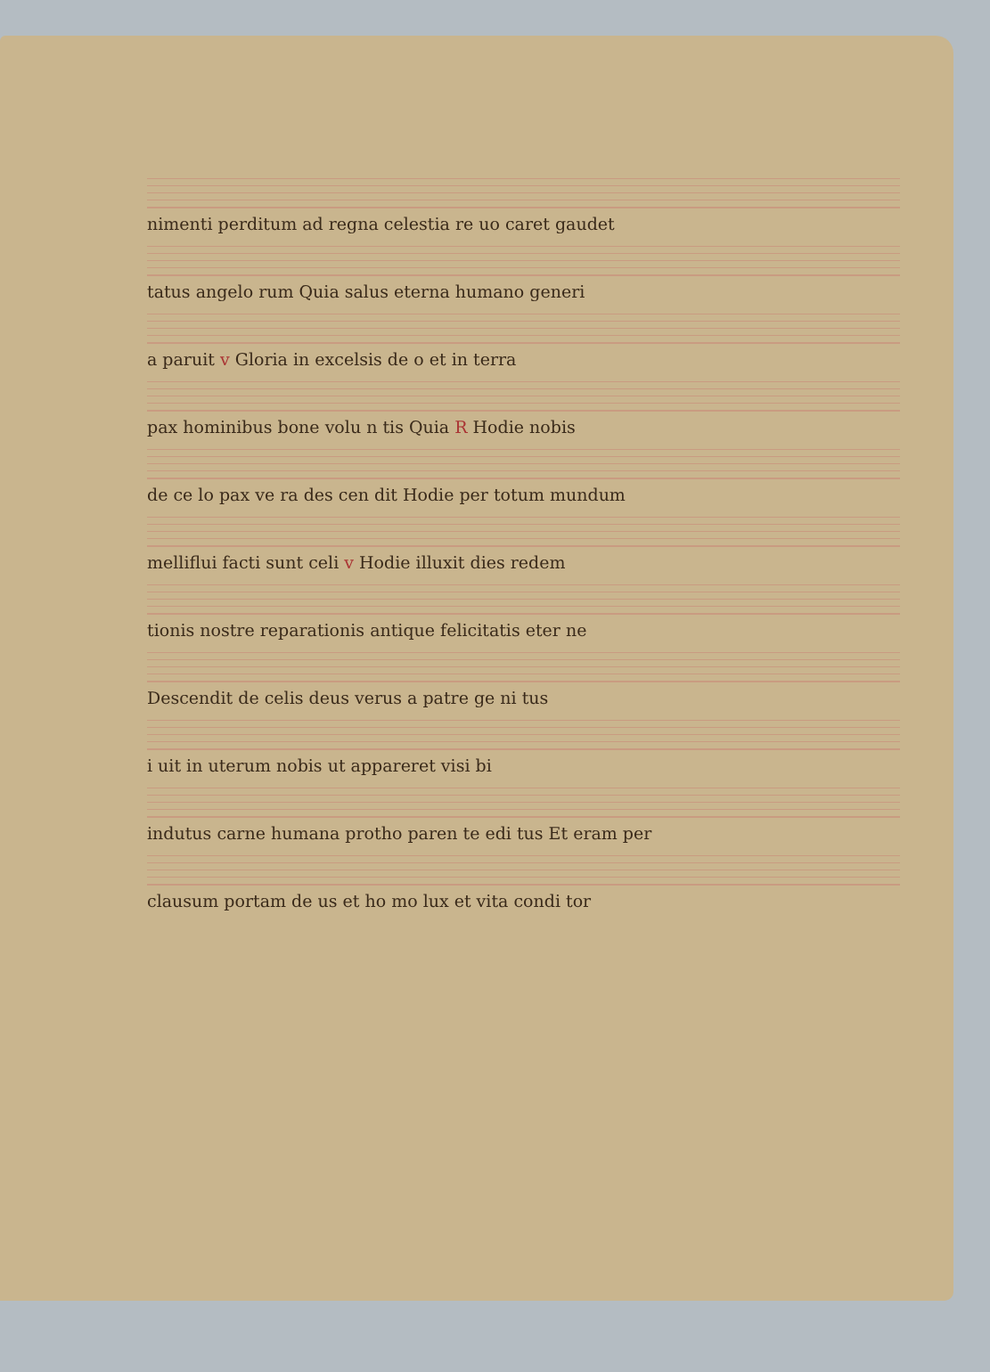nimenti perditum ad regna celestia re uo caret gaudet
tatus angelo rum Quia salus eterna humano generi
a paruit v Gloria in excelsis de o et in terra
pax hominibus bone volu n tis Quia R Hodie nobis
de ce lo pax ve ra des cen dit Hodie per totum mundum
melliflui facti sunt celi v Hodie illuxit dies redem
tionis nostre reparationis antique felicitatis eter ne
Descendit de celis deus verus a patre ge ni tus
i uit in uterum nobis ut appareret visi bi
indutus carne humana protho paren te edi tus Et eram per
clausum portam de us et ho mo lux et vita condi tor